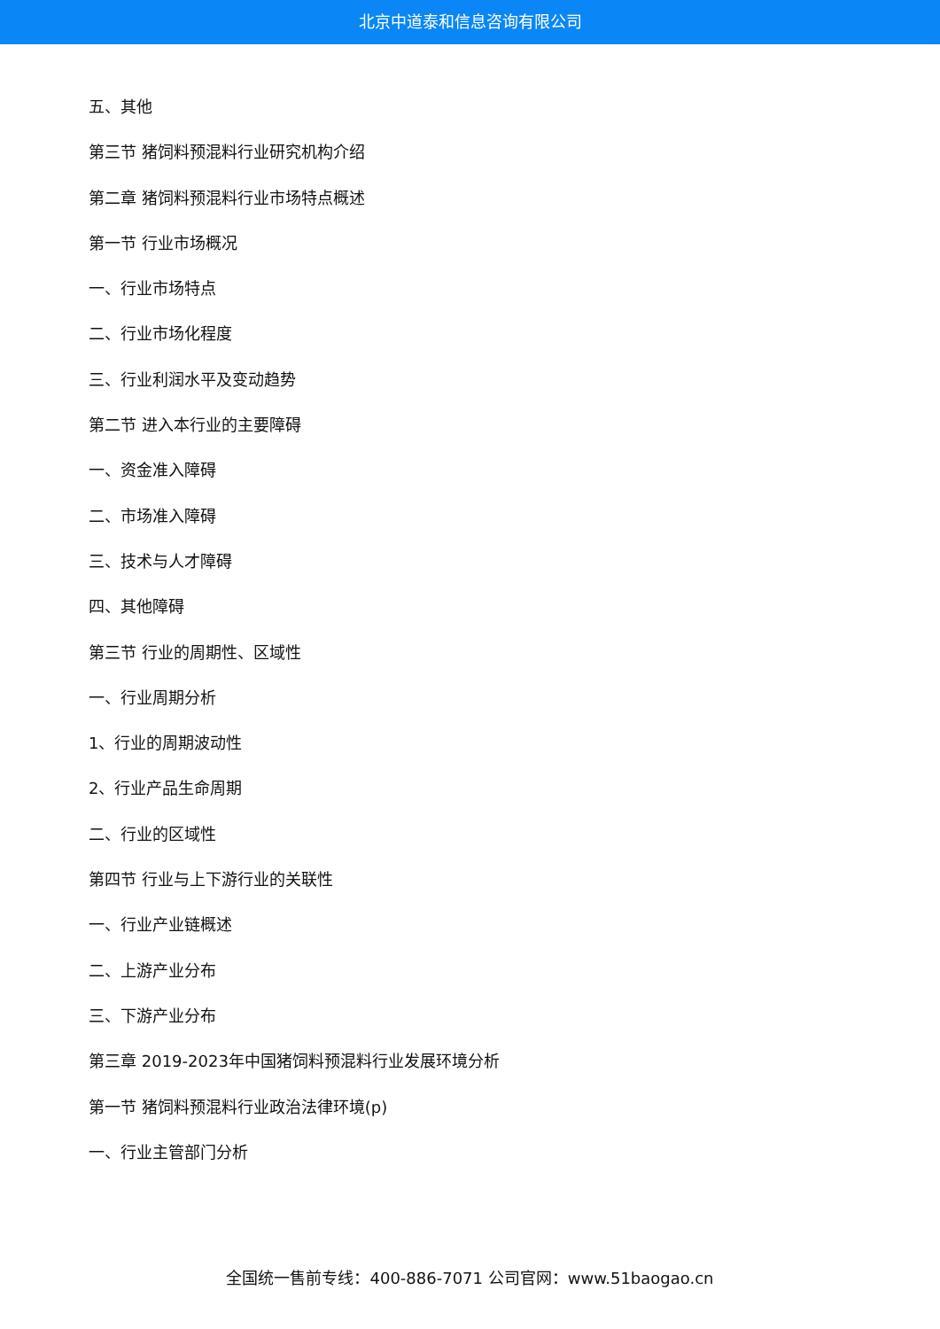北京中道泰和信息咨询有限公司
五、其他
第三节 猪饲料预混料行业研究机构介绍
第二章 猪饲料预混料行业市场特点概述
第一节 行业市场概况
一、行业市场特点
二、行业市场化程度
三、行业利润水平及变动趋势
第二节 进入本行业的主要障碍
一、资金准入障碍
二、市场准入障碍
三、技术与人才障碍
四、其他障碍
第三节 行业的周期性、区域性
一、行业周期分析
1、行业的周期波动性
2、行业产品生命周期
二、行业的区域性
第四节 行业与上下游行业的关联性
一、行业产业链概述
二、上游产业分布
三、下游产业分布
第三章 2019-2023年中国猪饲料预混料行业发展环境分析
第一节 猪饲料预混料行业政治法律环境(p)
一、行业主管部门分析
全国统一售前专线：400-886-7071 公司官网：www.51baogao.cn